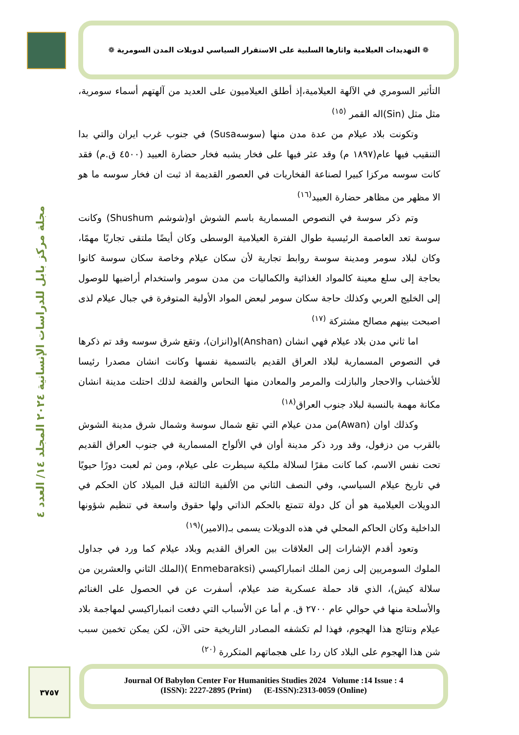❁ التهديدات العيلامية واثارها السلبية على الاستقرار السياسي لدويلات المدن السومرية ❁
مجلة مركز بابل للدراسات الإنسانية ٢٠٢٤ المجلد ١٤/ العدد ٤
التأثير السومري في الآلهة العيلامية،إذ أطلق العيلاميون على العديد من آلهتهم أسماء سومرية، مثل مثل (Sin)اله القمر <sup>(١٥)</sup>
وتكونت بلاد عيلام من عدة مدن منها (سوسهSusa) في جنوب غرب ايران والتي بدا التنقيب فيها عام(١٨٩٧ م) وقد عثر فيها على فخار يشبه فخار حضارة العبيد (٤٥٠٠ ق.م) فقد كانت سوسه مركزا كبيرا لصناعة الفخاريات في العصور القديمة اذ ثبت ان فخار سوسه ما هو الا مظهر من مظاهر حضارة العبيد<sup>(١٦)</sup>
وتم ذكر سوسة في النصوص المسمارية باسم الشوش او(شوشم Shushum) وكانت سوسة تعد العاصمة الرئيسية طوال الفترة العيلامية الوسطى وكان أيضًا ملتقى تجاريًا مهمًا، وكان لبلاد سومر ومدينة سوسة روابط تجارية لأن سكان عيلام وخاصة سكان سوسة كانوا بحاجة إلى سلع معينة كالمواد الغذائية والكماليات من مدن سومر واستخدام أراضيها للوصول إلى الخليج العربي وكذلك حاجة سكان سومر لبعض المواد الأولية المتوفرة في جبال عيلام لذى اصبحت بينهم مصالح مشتركة <sup>(١٧)</sup>
اما ثاني مدن بلاد عيلام فهي انشان (Anshan)او(انزان)، وتقع شرق سوسه وقد تم ذكرها في النصوص المسمارية لبلاد العراق القديم بالتسمية نفسها وكانت انشان مصدرا رئيسا للأخشاب والاحجار والبازلت والمرمر والمعادن منها النحاس والفضة لذلك احتلت مدينة انشان مكانة مهمة بالنسبة لبلاد جنوب العراق<sup>(١٨)</sup>
وكذلك اوان (Awan)من مدن عيلام التي تقع شمال سوسة وشمال شرق مدينة الشوش بالقرب من دزفول، وقد ورد ذكر مدينة أوان في الألواح المسمارية في جنوب العراق القديم تحت نفس الاسم، كما كانت مقرًا لسلالة ملكية سيطرت على عيلام، ومن ثم لعبت دورًا حيويًا في تاريخ عيلام السياسي، وفي النصف الثاني من الألفية الثالثة قبل الميلاد كان الحكم في الدويلات العيلامية هو أن كل دولة تتمتع بالحكم الذاتي ولها حقوق واسعة في تنظيم شؤونها الداخلية وكان الحاكم المحلي في هذه الدويلات يسمى بـ(الامير)<sup>(١٩)</sup>
وتعود أقدم الإشارات إلى العلاقات بين العراق القديم وبلاد عيلام كما ورد في جداول الملوك السومريين إلى زمن الملك انمباراكيسي (Enmebaraksi )(الملك الثاني والعشرين من سلالة كيش)، الذي قاد حملة عسكرية ضد عيلام، أسفرت عن في الحصول على الغنائم والأسلحة منها في حوالي عام ٢٧٠٠ ق. م أما عن الأسباب التي دفعت انمباراكيسي لمهاجمة بلاد عيلام ونتائج هذا الهجوم، فهذا لم تكشفه المصادر التاريخية حتى الآن، لكن يمكن تخمين سبب شن هذا الهجوم على البلاد كان ردا على هجماتهم المتكررة <sup>(٢٠)</sup>
٣٧٥٧
Journal Of Babylon Center For Humanities Studies 2024 Volume :14 Issue : 4
(ISSN): 2227-2895 (Print) (E-ISSN):2313-0059 (Online)